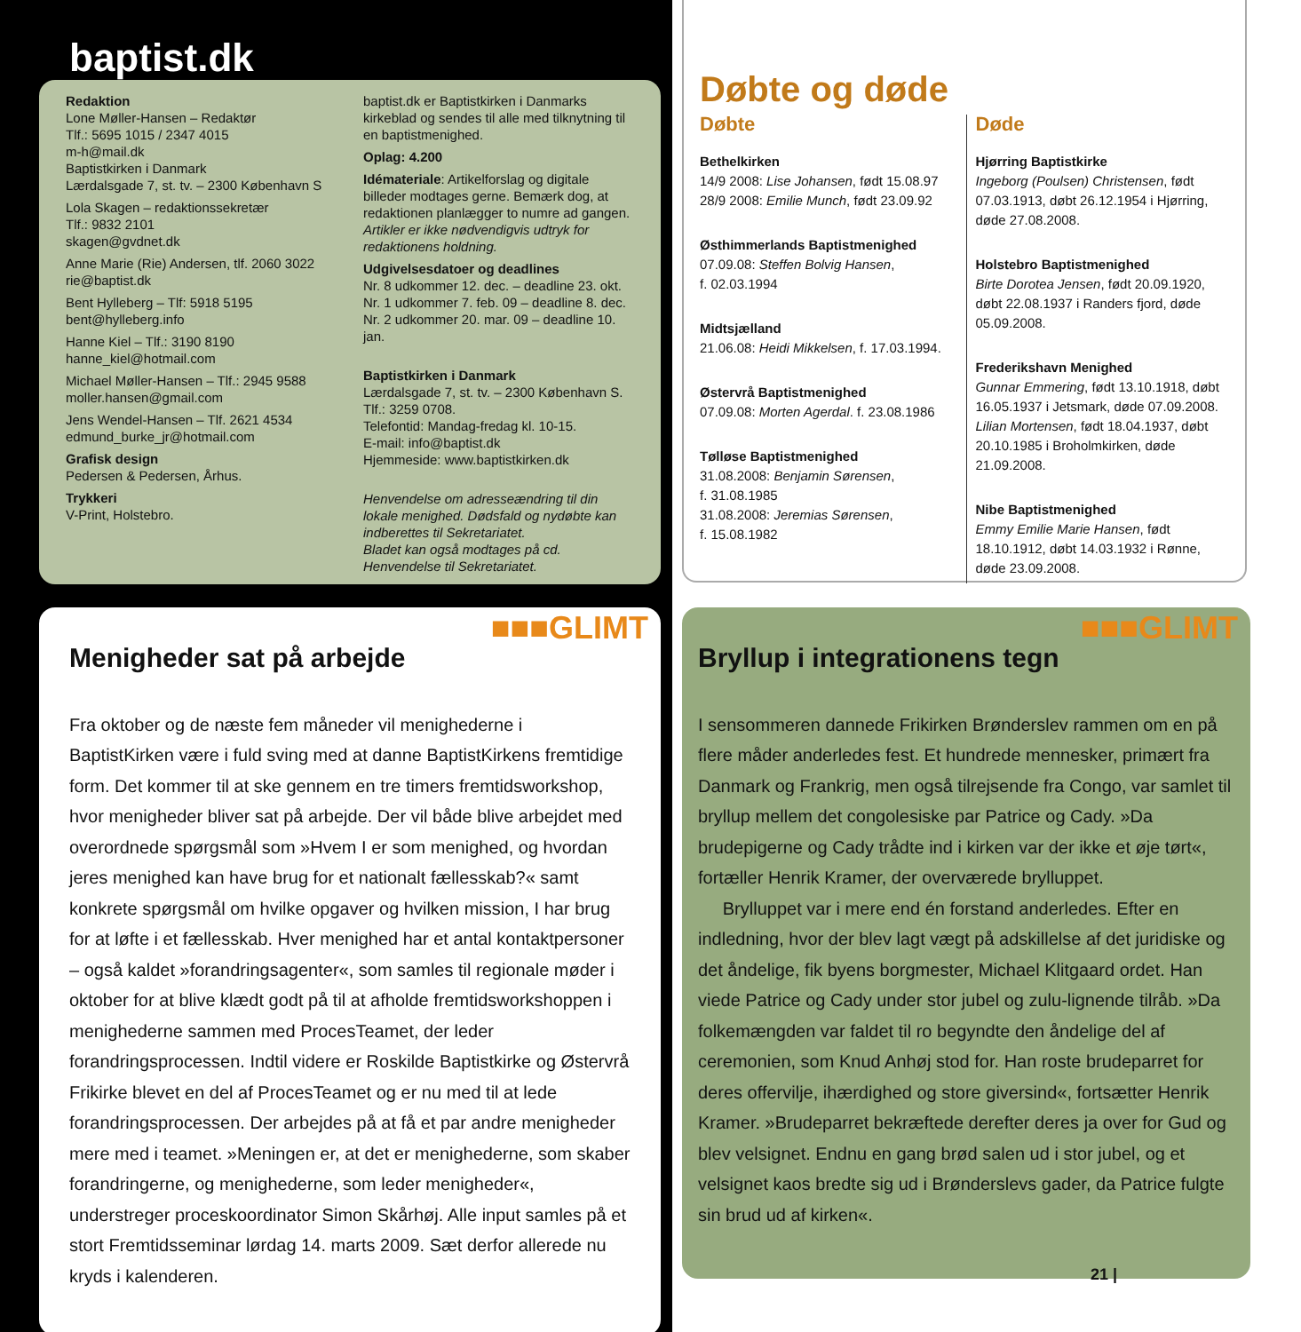baptist.dk
Redaktion
Lone Møller-Hansen – Redaktør
Tlf.: 5695 1015 / 2347 4015
m-h@mail.dk
Baptistkirken i Danmark
Lærdalsgade 7, st. tv. – 2300 København S
Lola Skagen – redaktionssekretær
Tlf.: 9832 2101
skagen@gvdnet.dk
Anne Marie (Rie) Andersen, tlf. 2060 3022
rie@baptist.dk
Bent Hylleberg – Tlf: 5918 5195
bent@hylleberg.info
Hanne Kiel – Tlf.: 3190 8190
hanne_kiel@hotmail.com
Michael Møller-Hansen – Tlf.: 2945 9588
moller.hansen@gmail.com
Jens Wendel-Hansen – Tlf. 2621 4534
edmund_burke_jr@hotmail.com
Grafisk design
Pedersen & Pedersen, Århus.
Trykkeri
V-Print, Holstebro.
baptist.dk er Baptistkirken i Danmarks kirkeblad og sendes til alle med tilknytning til en baptistmenighed.
Oplag: 4.200
Idémateriale: Artikelforslag og digitale billeder modtages gerne. Bemærk dog, at redaktionen planlægger to numre ad gangen. Artikler er ikke nødvendigvis udtryk for redaktionens holdning.
Udgivelsesdatoer og deadlines
Nr. 8 udkommer 12. dec. – deadline 23. okt.
Nr. 1 udkommer 7. feb. 09 – deadline 8. dec.
Nr. 2 udkommer 20. mar. 09 – deadline 10. jan.
Baptistkirken i Danmark
Lærdalsgade 7, st. tv. – 2300 København S.
Tlf.: 3259 0708.
Telefontid: Mandag-fredag kl. 10-15.
E-mail: info@baptist.dk
Hjemmeside: www.baptistkirken.dk
Henvendelse om adresseændring til din lokale menighed. Dødsfald og nydøbte kan indberettes til Sekretariatet.
Bladet kan også modtages på cd. Henvendelse til Sekretariatet.
Døbte og døde
Døbte
Bethelkirken
14/9 2008: Lise Johansen, født 15.08.97
28/9 2008: Emilie Munch, født 23.09.92
Østhimmerlands Baptistmenighed
07.09.08: Steffen Bolvig Hansen,
f. 02.03.1994
Midtsjælland
21.06.08: Heidi Mikkelsen, f. 17.03.1994.
Østervrå Baptistmenighed
07.09.08: Morten Agerdal. f. 23.08.1986
Tølløse Baptistmenighed
31.08.2008: Benjamin Sørensen,
f. 31.08.1985
31.08.2008: Jeremias Sørensen,
f. 15.08.1982
Døde
Hjørring Baptistkirke
Ingeborg (Poulsen) Christensen, født 07.03.1913, døbt 26.12.1954 i Hjørring, døde 27.08.2008.
Holstebro Baptistmenighed
Birte Dorotea Jensen, født 20.09.1920, døbt 22.08.1937 i Randers fjord, døde 05.09.2008.
Frederikshavn Menighed
Gunnar Emmering, født 13.10.1918, døbt 16.05.1937 i Jetsmark, døde 07.09.2008. Lilian Mortensen, født 18.04.1937, døbt 20.10.1985 i Broholmkirken, døde 21.09.2008.
Nibe Baptistmenighed
Emmy Emilie Marie Hansen, født 18.10.1912, døbt 14.03.1932 i Rønne, døde 23.09.2008.
■■■GLIMT
Menigheder sat på arbejde
Fra oktober og de næste fem måneder vil menighederne i BaptistKirken være i fuld sving med at danne BaptistKirkens fremtidige form. Det kommer til at ske gennem en tre timers fremtidsworkshop, hvor menigheder bliver sat på arbejde. Der vil både blive arbejdet med overordnede spørgsmål som »Hvem I er som menighed, og hvordan jeres menighed kan have brug for et nationalt fællesskab?« samt konkrete spørgsmål om hvilke opgaver og hvilken mission, I har brug for at løfte i et fællesskab. Hver menighed har et antal kontaktpersoner – også kaldet »forandringsagenter«, som samles til regionale møder i oktober for at blive klædt godt på til at afholde fremtidsworkshoppen i menighederne sammen med ProcesTeamet, der leder forandringsprocessen. Indtil videre er Roskilde Baptistkirke og Østervrå Frikirke blevet en del af ProcesTeamet og er nu med til at lede forandringsprocessen. Der arbejdes på at få et par andre menigheder mere med i teamet. »Meningen er, at det er menighederne, som skaber forandringerne, og menighederne, som leder menigheder«, understreger proceskoordinator Simon Skårhøj. Alle input samles på et stort Fremtidsseminar lørdag 14. marts 2009. Sæt derfor allerede nu kryds i kalenderen.
■■■GLIMT
Bryllup i integrationens tegn
I sensommeren dannede Frikirken Brønderslev rammen om en på flere måder anderledes fest. Et hundrede mennesker, primært fra Danmark og Frankrig, men også tilrejsende fra Congo, var samlet til bryllup mellem det congolesiske par Patrice og Cady. »Da brudepigerne og Cady trådte ind i kirken var der ikke et øje tørt«, fortæller Henrik Kramer, der overværede brylluppet.
Brylluppet var i mere end én forstand anderledes. Efter en indledning, hvor der blev lagt vægt på adskillelse af det juridiske og det åndelige, fik byens borgmester, Michael Klitgaard ordet. Han viede Patrice og Cady under stor jubel og zulu-lignende tilråb. »Da folkemængden var faldet til ro begyndte den åndelige del af ceremonien, som Knud Anhøj stod for. Han roste brudeparret for deres offervilje, ihærdighed og store giversind«, fortsætter Henrik Kramer. »Brudeparret bekræftede derefter deres ja over for Gud og blev velsignet. Endnu en gang brød salen ud i stor jubel, og et velsignet kaos bredte sig ud i Brønderslevs gader, da Patrice fulgte sin brud ud af kirken«.
21 |